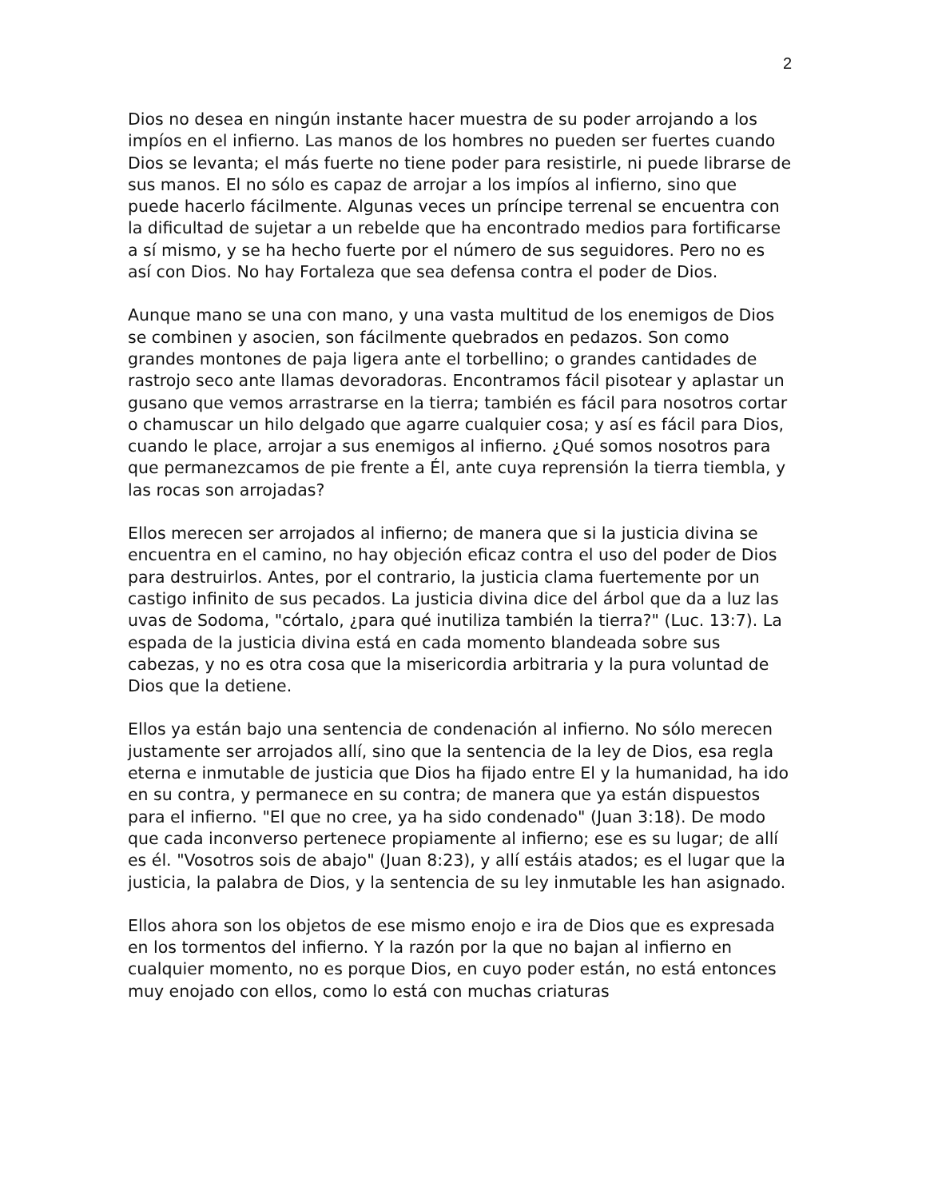2
Dios no desea en ningún instante hacer muestra de su poder arrojando a los impíos en el infierno. Las manos de los hombres no pueden ser fuertes cuando Dios se levanta; el más fuerte no tiene poder para resistirle, ni puede librarse de sus manos. El no sólo es capaz de arrojar a los impíos al infierno, sino que puede hacerlo fácilmente. Algunas veces un príncipe terrenal se encuentra con la dificultad de sujetar a un rebelde que ha encontrado medios para fortificarse a sí mismo, y se ha hecho fuerte por el número de sus seguidores. Pero no es así con Dios. No hay Fortaleza que sea defensa contra el poder de Dios.
Aunque mano se una con mano, y una vasta multitud de los enemigos de Dios se combinen y asocien, son fácilmente quebrados en pedazos. Son como grandes montones de paja ligera ante el torbellino; o grandes cantidades de rastrojo seco ante llamas devoradoras. Encontramos fácil pisotear y aplastar un gusano que vemos arrastrarse en la tierra; también es fácil para nosotros cortar o chamuscar un hilo delgado que agarre cualquier cosa; y así es fácil para Dios, cuando le place, arrojar a sus enemigos al infierno. ¿Qué somos nosotros para que permanezcamos de pie frente a Él, ante cuya reprensión la tierra tiembla, y las rocas son arrojadas?
Ellos merecen ser arrojados al infierno; de manera que si la justicia divina se encuentra en el camino, no hay objeción eficaz contra el uso del poder de Dios para destruirlos. Antes, por el contrario, la justicia clama fuertemente por un castigo infinito de sus pecados. La justicia divina dice del árbol que da a luz las uvas de Sodoma, "córtalo, ¿para qué inutiliza también la tierra?" (Luc. 13:7). La espada de la justicia divina está en cada momento blandeada sobre sus cabezas, y no es otra cosa que la misericordia arbitraria y la pura voluntad de Dios que la detiene.
Ellos ya están bajo una sentencia de condenación al infierno. No sólo merecen justamente ser arrojados allí, sino que la sentencia de la ley de Dios, esa regla eterna e inmutable de justicia que Dios ha fijado entre El y la humanidad, ha ido en su contra, y permanece en su contra; de manera que ya están dispuestos para el infierno. "El que no cree, ya ha sido condenado" (Juan 3:18). De modo que cada inconverso pertenece propiamente al infierno; ese es su lugar; de allí es él. "Vosotros sois de abajo" (Juan 8:23), y allí estáis atados; es el lugar que la justicia, la palabra de Dios, y la sentencia de su ley inmutable les han asignado.
Ellos ahora son los objetos de ese mismo enojo e ira de Dios que es expresada en los tormentos del infierno. Y la razón por la que no bajan al infierno en cualquier momento, no es porque Dios, en cuyo poder están, no está entonces muy enojado con ellos, como lo está con muchas criaturas